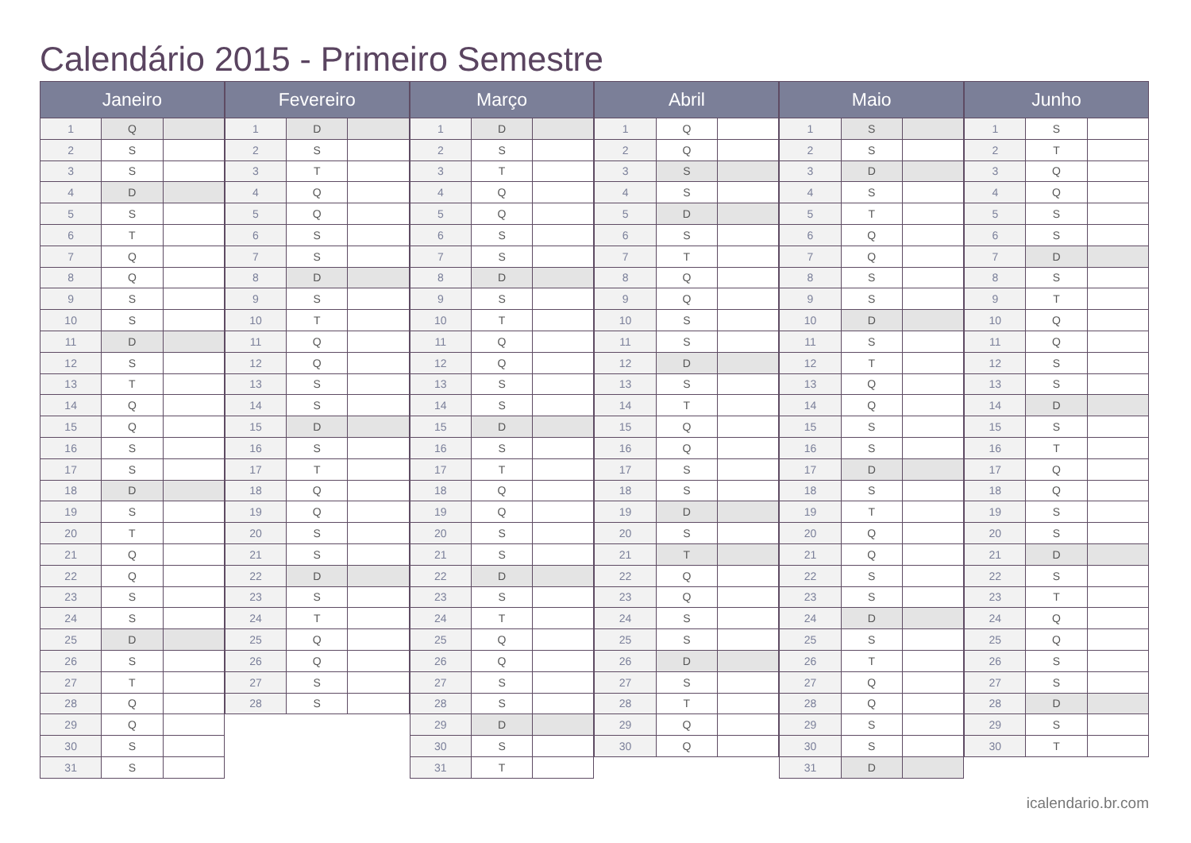Calendário 2015 - Primeiro Semestre
| Janeiro | | |
| --- | --- | --- |
| 1 | Q | |
| 2 | S | |
| 3 | S | |
| 4 | D | |
| 5 | S | |
| 6 | T | |
| 7 | Q | |
| 8 | Q | |
| 9 | S | |
| 10 | S | |
| 11 | D | |
| 12 | S | |
| 13 | T | |
| 14 | Q | |
| 15 | Q | |
| 16 | S | |
| 17 | S | |
| 18 | D | |
| 19 | S | |
| 20 | T | |
| 21 | Q | |
| 22 | Q | |
| 23 | S | |
| 24 | S | |
| 25 | D | |
| 26 | S | |
| 27 | T | |
| 28 | Q | |
| 29 | Q | |
| 30 | S | |
| 31 | S | |
| Fevereiro | | |
| --- | --- | --- |
| 1 | D | |
| 2 | S | |
| 3 | T | |
| 4 | Q | |
| 5 | Q | |
| 6 | S | |
| 7 | S | |
| 8 | D | |
| 9 | S | |
| 10 | T | |
| 11 | Q | |
| 12 | Q | |
| 13 | S | |
| 14 | S | |
| 15 | D | |
| 16 | S | |
| 17 | T | |
| 18 | Q | |
| 19 | Q | |
| 20 | S | |
| 21 | S | |
| 22 | D | |
| 23 | S | |
| 24 | T | |
| 25 | Q | |
| 26 | Q | |
| 27 | S | |
| 28 | S | |
| Março | | |
| --- | --- | --- |
| 1 | D | |
| 2 | S | |
| 3 | T | |
| 4 | Q | |
| 5 | Q | |
| 6 | S | |
| 7 | S | |
| 8 | D | |
| 9 | S | |
| 10 | T | |
| 11 | Q | |
| 12 | Q | |
| 13 | S | |
| 14 | S | |
| 15 | D | |
| 16 | S | |
| 17 | T | |
| 18 | Q | |
| 19 | Q | |
| 20 | S | |
| 21 | S | |
| 22 | D | |
| 23 | S | |
| 24 | T | |
| 25 | Q | |
| 26 | Q | |
| 27 | S | |
| 28 | S | |
| 29 | D | |
| 30 | S | |
| 31 | T | |
| Abril | | |
| --- | --- | --- |
| 1 | Q | |
| 2 | Q | |
| 3 | S | |
| 4 | S | |
| 5 | D | |
| 6 | S | |
| 7 | T | |
| 8 | Q | |
| 9 | Q | |
| 10 | S | |
| 11 | S | |
| 12 | D | |
| 13 | S | |
| 14 | T | |
| 15 | Q | |
| 16 | Q | |
| 17 | S | |
| 18 | S | |
| 19 | D | |
| 20 | S | |
| 21 | T | |
| 22 | Q | |
| 23 | Q | |
| 24 | S | |
| 25 | S | |
| 26 | D | |
| 27 | S | |
| 28 | T | |
| 29 | Q | |
| 30 | Q | |
| Maio | | |
| --- | --- | --- |
| 1 | S | |
| 2 | S | |
| 3 | D | |
| 4 | S | |
| 5 | T | |
| 6 | Q | |
| 7 | Q | |
| 8 | S | |
| 9 | S | |
| 10 | D | |
| 11 | S | |
| 12 | T | |
| 13 | Q | |
| 14 | Q | |
| 15 | S | |
| 16 | S | |
| 17 | D | |
| 18 | S | |
| 19 | T | |
| 20 | Q | |
| 21 | Q | |
| 22 | S | |
| 23 | S | |
| 24 | D | |
| 25 | S | |
| 26 | T | |
| 27 | Q | |
| 28 | Q | |
| 29 | S | |
| 30 | S | |
| 31 | D | |
| Junho | | |
| --- | --- | --- |
| 1 | S | |
| 2 | T | |
| 3 | Q | |
| 4 | Q | |
| 5 | S | |
| 6 | S | |
| 7 | D | |
| 8 | S | |
| 9 | T | |
| 10 | Q | |
| 11 | Q | |
| 12 | S | |
| 13 | S | |
| 14 | D | |
| 15 | S | |
| 16 | T | |
| 17 | Q | |
| 18 | Q | |
| 19 | S | |
| 20 | S | |
| 21 | D | |
| 22 | S | |
| 23 | T | |
| 24 | Q | |
| 25 | Q | |
| 26 | S | |
| 27 | S | |
| 28 | D | |
| 29 | S | |
| 30 | T | |
icalendario.br.com